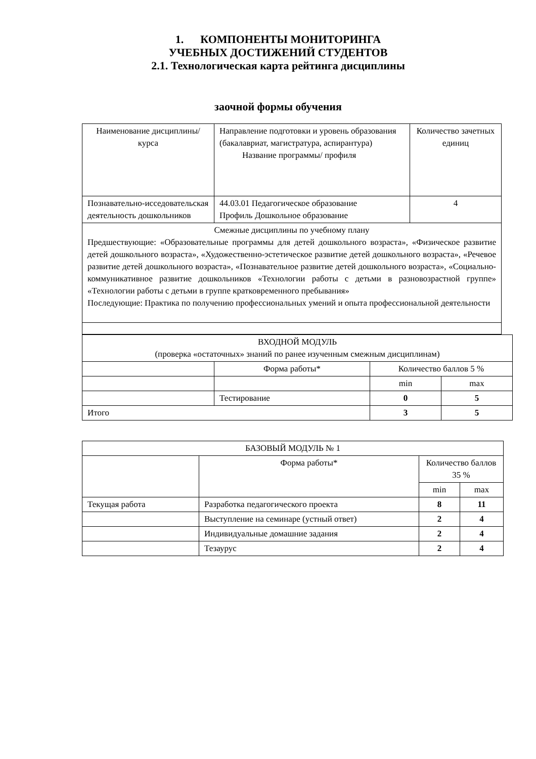1. КОМПОНЕНТЫ МОНИТОРИНГА
УЧЕБНЫХ ДОСТИЖЕНИЙ СТУДЕНТОВ
2.1. Технологическая карта рейтинга дисциплины
заочной формы обучения
| Наименование дисциплины/курса | Направление подготовки и уровень образования (бакалавриат, магистратура, аспирантура) Название программы/ профиля | Количество зачетных единиц |
| Познавательно-исседовательская деятельность дошкольников | 44.03.01 Педагогическое образование Профиль Дошкольное образование | 4 |
| Смежные дисциплины по учебному плану Предшествующие: «Образовательные программы для детей дошкольного возраста», «Физическое развитие детей дошкольного возраста», «Художественно-эстетическое развитие детей дошкольного возраста», «Речевое развитие детей дошкольного возраста», «Познавательное развитие детей дошкольного возраста», «Социально-коммуникативное развитие дошкольников «Технологии работы с детьми в разновозрастной группе» «Технологии работы с детьми в группе кратковременного пребывания» Последующие: Практика по получению профессиональных умений и опыта профессиональной деятельности | | |
| ВХОДНОЙ МОДУЛЬ (проверка «остаточных» знаний по ранее изученным смежным дисциплинам) | | | |
| | Форма работы* | Количество баллов 5 % | |
| | | min | max |
| | Тестирование | 0 | 5 |
| Итого | | 3 | 5 |
| БАЗОВЫЙ МОДУЛЬ № 1 | | | |
| | Форма работы* | Количество баллов 35 % | |
| | | min | max |
| Текущая работа | Разработка педагогического проекта | 8 | 11 |
| | Выступление на семинаре (устный ответ) | 2 | 4 |
| | Индивидуальные домашние задания | 2 | 4 |
| | Тезаурус | 2 | 4 |